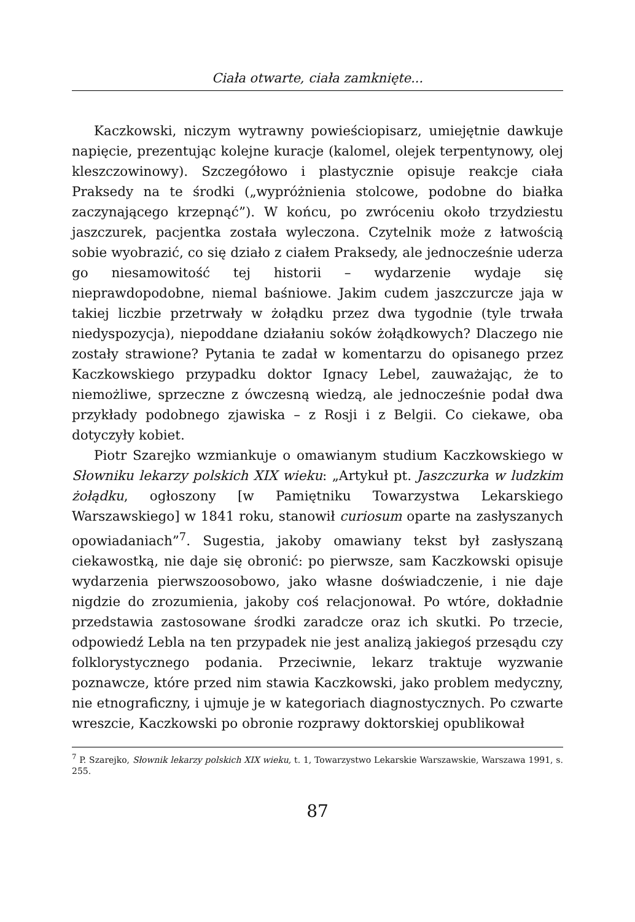Ciała otwarte, ciała zamknięte...
Kaczkowski, niczym wytrawny powieściopisarz, umiejętnie dawkuje napięcie, prezentując kolejne kuracje (kalomel, olejek terpentynowy, olej kleszczowinowy). Szczegółowo i plastycznie opisuje reakcje ciała Praksedy na te środki („wypróżnienia stolcowe, podobne do białka zaczynającego krzepnąć”). W końcu, po zwróceniu około trzydziestu jaszczurek, pacjentka została wyleczona. Czytelnik może z łatwością sobie wyobrazić, co się działo z ciałem Praksedy, ale jednocześnie uderza go niesamowitość tej historii – wydarzenie wydaje się nieprawdopodobne, niemal baśniowe. Jakim cudem jaszczurcze jaja w takiej liczbie przetrwały w żołądku przez dwa tygodnie (tyle trwała niedyspozycja), niepoddane działaniu soków żołądkowych? Dlaczego nie zostały strawione? Pytania te zadał w komentarzu do opisanego przez Kaczkowskiego przypadku doktor Ignacy Lebel, zauważając, że to niemożliwe, sprzeczne z ówczesną wiedzą, ale jednocześnie podał dwa przykłady podobnego zjawiska – z Rosji i z Belgii. Co ciekawe, oba dotyczyły kobiet.
Piotr Szarejko wzmiankuje o omawianym studium Kaczkowskiego w Słowniku lekarzy polskich XIX wieku: „Artykuł pt. Jaszczurka w ludzkim żołądku, ogłoszony [w Pamiętniku Towarzystwa Lekarskiego Warszawskiego] w 1841 roku, stanowił curiosum oparte na zasłyszanych opowiadaniach”<sup>7</sup>. Sugestia, jakoby omawiany tekst był zasłyszaną ciekawostką, nie daje się obronić: po pierwsze, sam Kaczkowski opisuje wydarzenia pierwszoosobowo, jako własne doświadczenie, i nie daje nigdzie do zrozumienia, jakoby coś relacjonował. Po wtóre, dokładnie przedstawia zastosowane środki zaradcze oraz ich skutki. Po trzecie, odpowiedź Lebla na ten przypadek nie jest analizą jakiegoś przesądu czy folklorystycznego podania. Przeciwnie, lekarz traktuje wyzwanie poznawcze, które przed nim stawia Kaczkowski, jako problem medyczny, nie etnograficzny, i ujmuje je w kategoriach diagnostycznych. Po czwarte wreszcie, Kaczkowski po obronie rozprawy doktorskiej opublikował
<sup>7</sup> P. Szarejko, Słownik lekarzy polskich XIX wieku, t. 1, Towarzystwo Lekarskie Warszawskie, Warszawa 1991, s. 255.
87